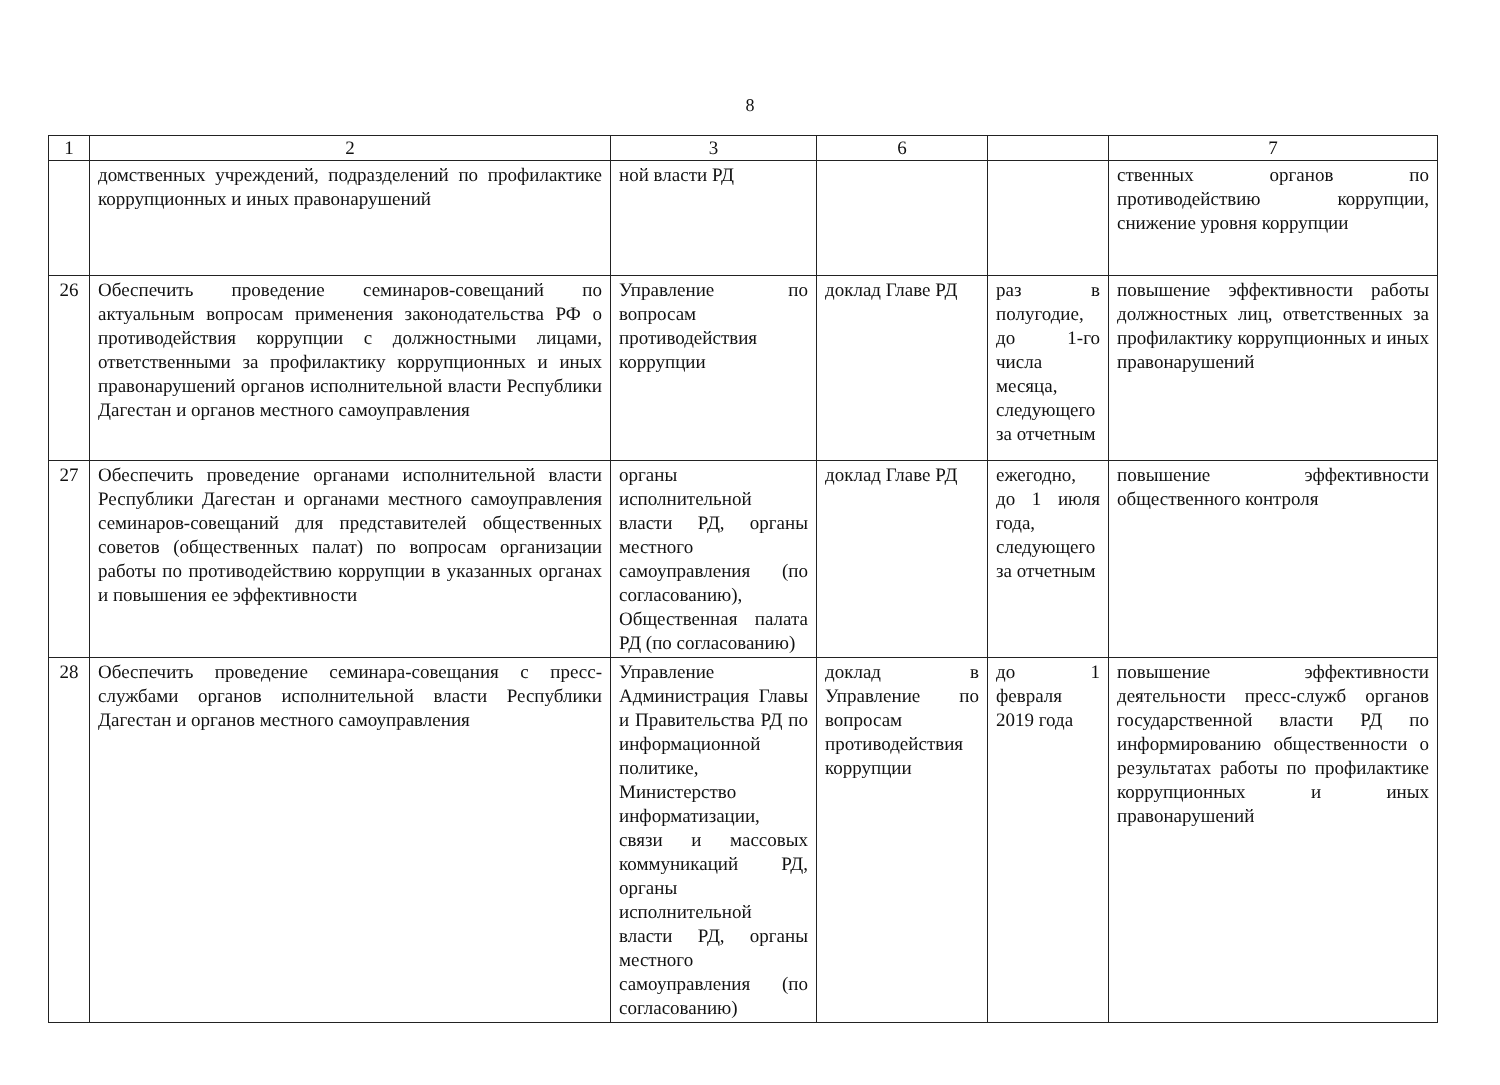8
| 1 | 2 | 3 | 6 | | 7 |
| --- | --- | --- | --- | --- | --- |
| | домственных учреждений, подразделений по профилактике коррупционных и иных правонарушений | ной власти РД | | | ственных органов по противодействию коррупции, снижение уровня коррупции |
| 26 | Обеспечить проведение семинаров-совещаний по актуальным вопросам применения законодательства РФ о противодействия коррупции с должностными лицами, ответственными за профилактику коррупционных и иных правонарушений органов исполнительной власти Республики Дагестан и органов местного самоуправления | Управление по вопросам противодействия коррупции | доклад Главе РД | раз в полугодие, до 1-го числа месяца, следующего за отчетным | повышение эффективности работы должностных лиц, ответственных за профилактику коррупционных и иных правонарушений |
| 27 | Обеспечить проведение органами исполнительной власти Республики Дагестан и органами местного самоуправления семинаров-совещаний для представителей общественных советов (общественных палат) по вопросам организации работы по противодействию коррупции в указанных органах и повышения ее эффективности | органы исполнительной власти РД, органы местного самоуправления (по согласованию), Общественная палата РД (по согласованию) | доклад Главе РД | ежегодно, до 1 июля года, следующего за отчетным | повышение эффективности общественного контроля |
| 28 | Обеспечить проведение семинара-совещания с пресс-службами органов исполнительной власти Республики Дагестан и органов местного самоуправления | Управление Администрация Главы и Правительства РД по информационной политике, Министерство информатизации, связи и массовых коммуникаций РД, органы исполнительной власти РД, органы местного самоуправления (по согласованию) | доклад в Управление по вопросам противодействия коррупции | до 1 февраля 2019 года | повышение эффективности деятельности пресс-служб органов государственной власти РД по информированию общественности о результатах работы по профилактике коррупционных и иных правонарушений |